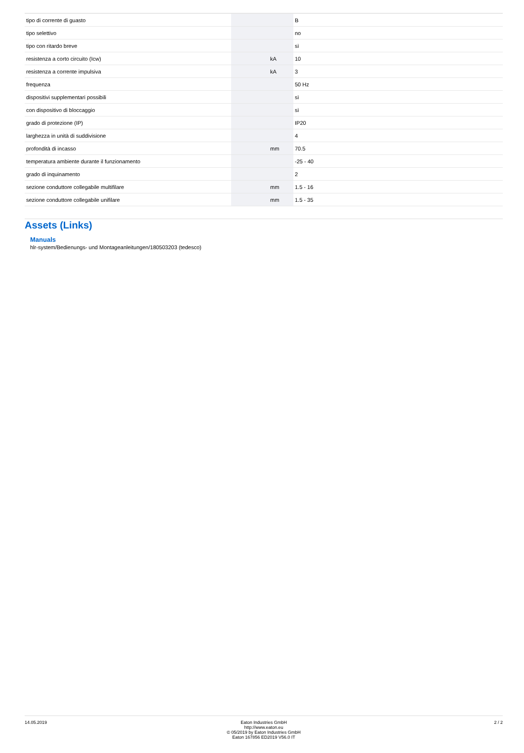| tipo di corrente di guasto | | | B |
| tipo selettivo | | | no |
| tipo con ritardo breve | | | sì |
| resistenza a corto circuito (Icw) | | kA | 10 |
| resistenza a corrente impulsiva | | kA | 3 |
| frequenza | | | 50 Hz |
| dispositivi supplementari possibili | | | sì |
| con dispositivo di bloccaggio | | | sì |
| grado di protezione (IP) | | | IP20 |
| larghezza in unità di suddivisione | | | 4 |
| profondità di incasso | | mm | 70.5 |
| temperatura ambiente durante il funzionamento | | | -25 - 40 |
| grado di inquinamento | | | 2 |
| sezione conduttore collegabile multifilare | | mm | 1.5 - 16 |
| sezione conduttore collegabile unifilare | | mm | 1.5 - 35 |
Assets (Links)
Manuals
hlr-system/Bedienungs- und Montageanleitungen/180503203 (tedesco)
14.05.2019 Eaton Industries GmbH
http://www.eaton.eu
© 05/2019 by Eaton Industries GmbH
Eaton 167856 ED2019 V56.0 IT
2 / 2